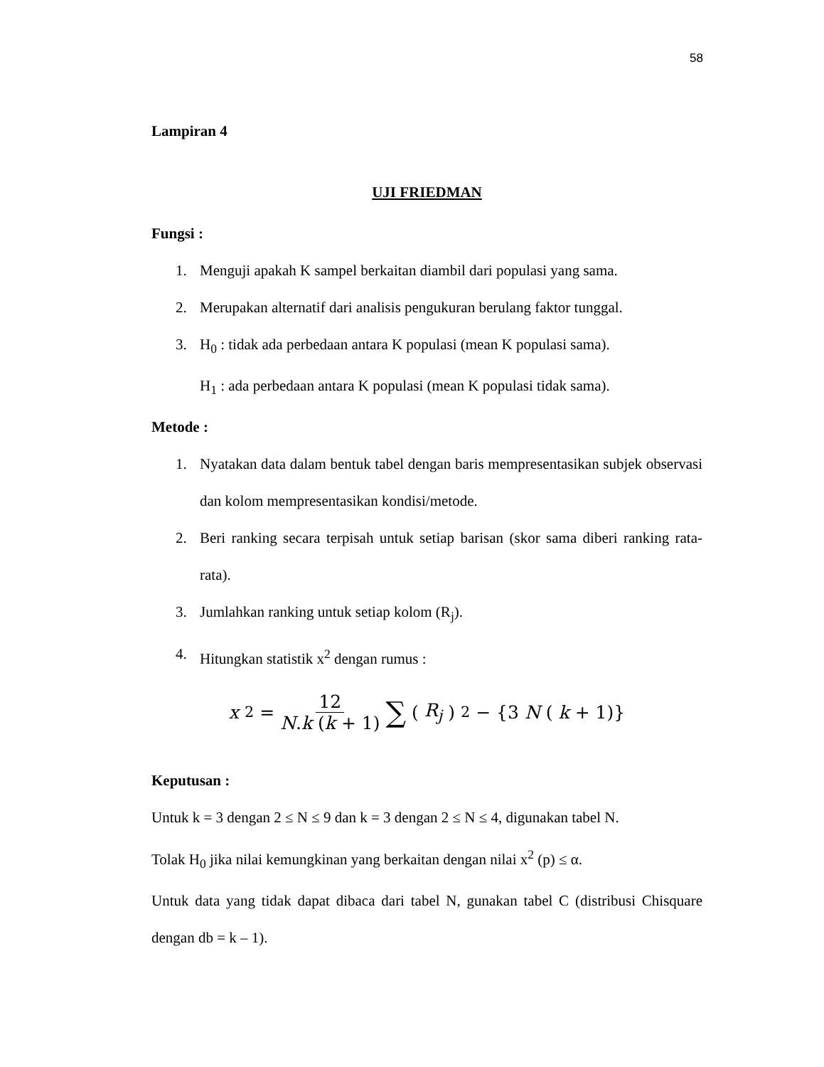58
Lampiran 4
UJI FRIEDMAN
Fungsi :
1. Menguji apakah K sampel berkaitan diambil dari populasi yang sama.
2. Merupakan alternatif dari analisis pengukuran berulang faktor tunggal.
3. H<sub>0</sub> : tidak ada perbedaan antara K populasi (mean K populasi sama).
H<sub>1</sub> : ada perbedaan antara K populasi (mean K populasi tidak sama).
Metode :
1. Nyatakan data dalam bentuk tabel dengan baris mempresentasikan subjek observasi dan kolom mempresentasikan kondisi/metode.
2. Beri ranking secara terpisah untuk setiap barisan (skor sama diberi ranking rata-rata).
3. Jumlahkan ranking untuk setiap kolom (R<sub>j</sub>).
4. Hitungkan statistik x<sup>2</sup> dengan rumus :
x<sup>2</sup> = 12 N.k (k + 1) ∑ (R<sub>j</sub>)<sup>2</sup> − {3 N (k + 1)}
Keputusan :
Untuk k = 3 dengan 2 ≤ N ≤ 9 dan k = 3 dengan 2 ≤ N ≤ 4, digunakan tabel N.
Tolak H<sub>0</sub> jika nilai kemungkinan yang berkaitan dengan nilai x<sup>2</sup> (p) ≤ α.
Untuk data yang tidak dapat dibaca dari tabel N, gunakan tabel C (distribusi Chisquare dengan db = k – 1).